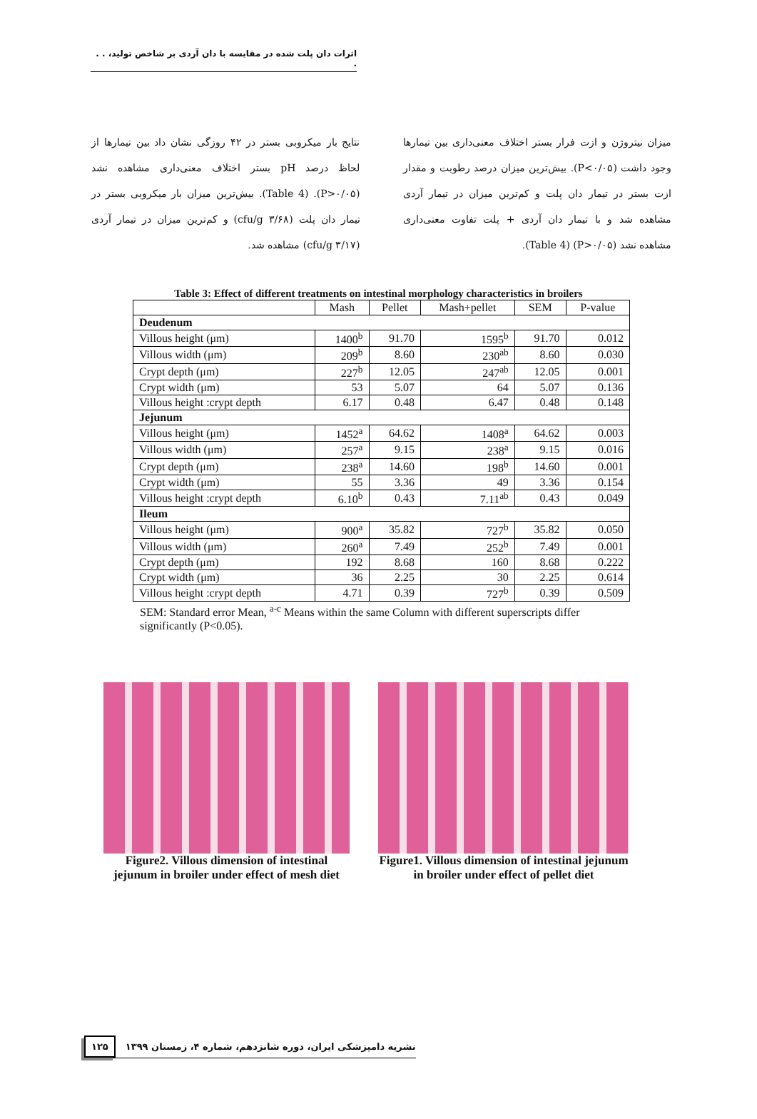اثرات دان پلت شده در مقایسه با دان آردی بر شاخص تولید، . . .
میزان نیتروژن و ازت فرار بستر اختلاف معنی‌داری بین تیمارها وجود داشت (P<۰/۰۵). بیش‌ترین میزان درصد رطوبت و مقدار ازت بستر در تیمار دان پلت و کم‌ترین میزان در تیمار آردی مشاهده شد و با تیمار دان آردی + پلت تفاوت معنی‌داری مشاهده نشد (P>۰/۰۵) (Table 4).
نتایج بار میکروبی بستر در ۴۲ روزگی نشان داد بین تیمارها از لحاظ درصد pH بستر اختلاف معنی‌داری مشاهده نشد (P>۰/۰۵). (Table 4). بیش‌ترین میزان بار میکروبی بستر در تیمار دان پلت (۳/۶۸ cfu/g) و کم‌ترین میزان در تیمار آردی (۳/۱۷ cfu/g) مشاهده شد.
Table 3: Effect of different treatments on intestinal morphology characteristics in broilers
| | Mash | Pellet | Mash+pellet | SEM | P-value |
| --- | --- | --- | --- | --- | --- |
| Deudenum | | | | | |
| Villous height (μm) | 1400<sup>b</sup> | 91.70 | 1595<sup>b</sup> | 91.70 | 0.012 |
| Villous width (μm) | 209<sup>b</sup> | 8.60 | 230<sup>ab</sup> | 8.60 | 0.030 |
| Crypt depth (μm) | 227<sup>b</sup> | 12.05 | 247<sup>ab</sup> | 12.05 | 0.001 |
| Crypt width (μm) | 53 | 5.07 | 64 | 5.07 | 0.136 |
| Villous height :crypt depth | 6.17 | 0.48 | 6.47 | 0.48 | 0.148 |
| Jejunum | | | | | |
| Villous height (μm) | 1452<sup>a</sup> | 64.62 | 1408<sup>a</sup> | 64.62 | 0.003 |
| Villous width (μm) | 257<sup>a</sup> | 9.15 | 238<sup>a</sup> | 9.15 | 0.016 |
| Crypt depth (μm) | 238<sup>a</sup> | 14.60 | 198<sup>b</sup> | 14.60 | 0.001 |
| Crypt width (μm) | 55 | 3.36 | 49 | 3.36 | 0.154 |
| Villous height :crypt depth | 6.10<sup>b</sup> | 0.43 | 7.11<sup>ab</sup> | 0.43 | 0.049 |
| Ileum | | | | | |
| Villous height (μm) | 900<sup>a</sup> | 35.82 | 727<sup>b</sup> | 35.82 | 0.050 |
| Villous width (μm) | 260<sup>a</sup> | 7.49 | 252<sup>b</sup> | 7.49 | 0.001 |
| Crypt depth (μm) | 192 | 8.68 | 160 | 8.68 | 0.222 |
| Crypt width (μm) | 36 | 2.25 | 30 | 2.25 | 0.614 |
| Villous height :crypt depth | 4.71 | 0.39 | 727<sup>b</sup> | 0.39 | 0.509 |
SEM: Standard error Mean, <sup>a-c</sup> Means within the same Column with different superscripts differ significantly (P<0.05).
Figure2. Villous dimension of intestinal jejunum in broiler under effect of mesh diet
Figure1. Villous dimension of intestinal jejunum in broiler under effect of pellet diet
نشریه دامپزشکی ایران، دوره شانزدهم، شماره ۴، زمستان ۱۳۹۹ ۱۲۵